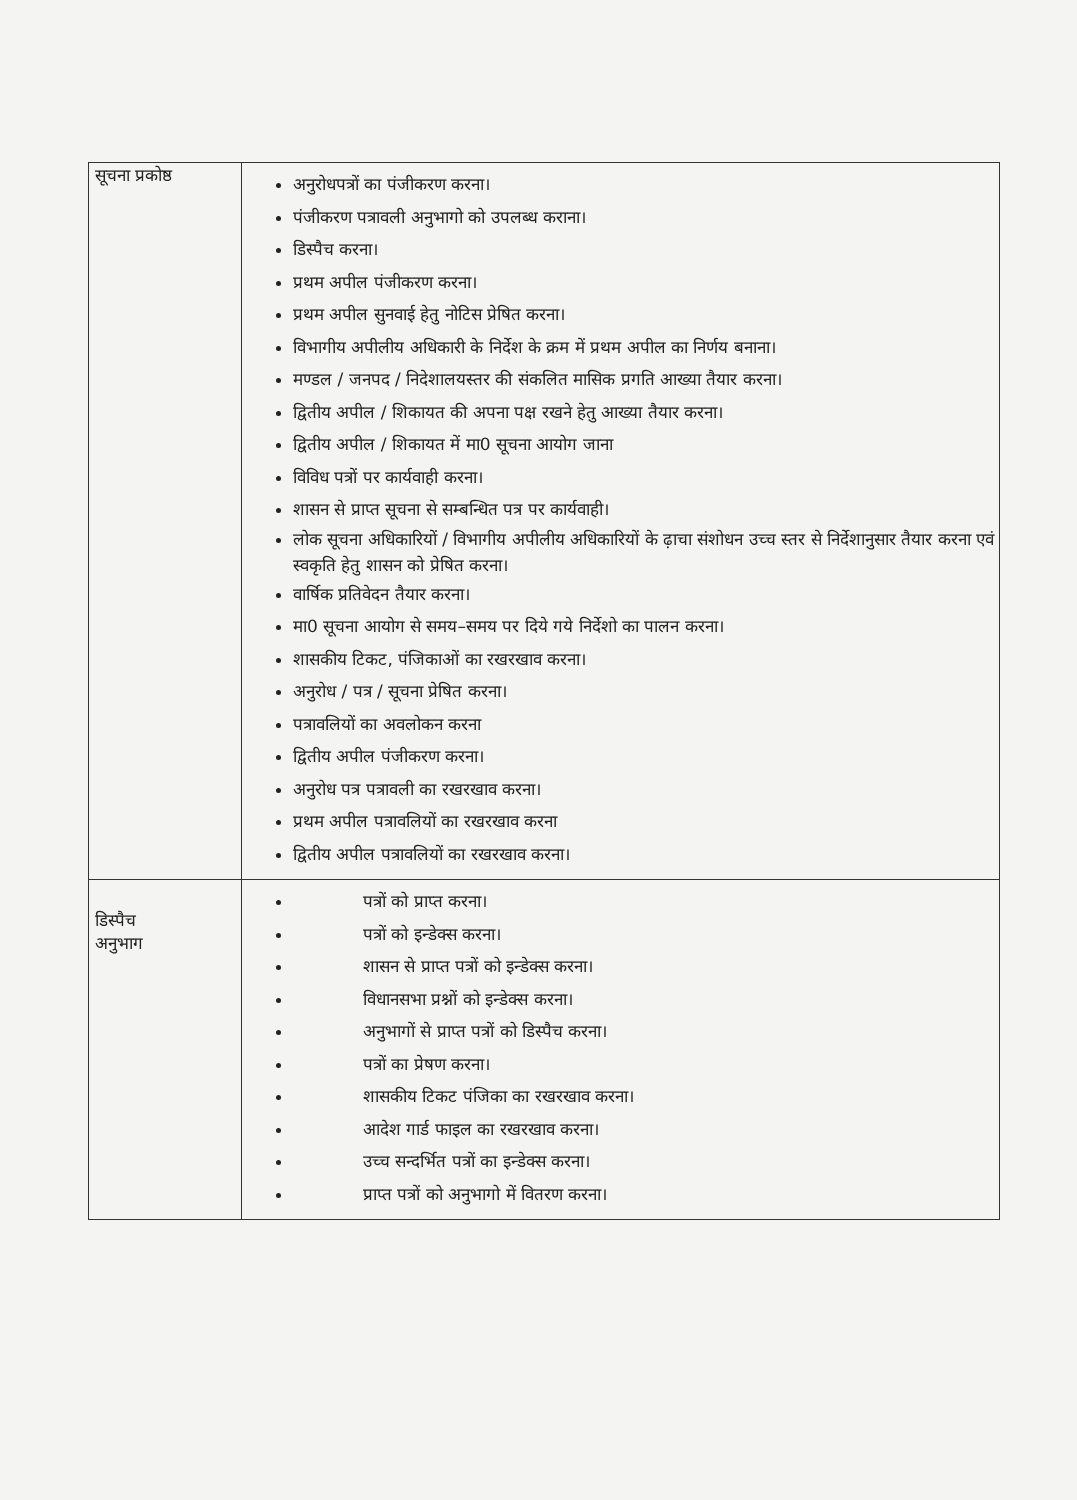| सूचना प्रकोष्ठ | अनुरोधपत्रों का पंजीकरण करना। पंजीकरण पत्रावली अनुभागो को उपलब्ध कराना। डिस्पैच करना। प्रथम अपील पंजीकरण करना। प्रथम अपील सुनवाई हेतु नोटिस प्रेषित करना। विभागीय अपीलीय अधिकारी के निर्देश के क्रम में प्रथम अपील का निर्णय बनाना। मण्डल / जनपद / निदेशालयस्तर की संकलित मासिक प्रगति आख्या तैयार करना। द्वितीय अपील / शिकायत की अपना पक्ष रखने हेतु आख्या तैयार करना। द्वितीय अपील / शिकायत में मा0 सूचना आयोग जाना विविध पत्रों पर कार्यवाही करना। शासन से प्राप्त सूचना से सम्बन्धित पत्र पर कार्यवाही। लोक सूचना अधिकारियों / विभागीय अपीलीय अधिकारियों के ढ़ाचा संशोधन उच्च स्तर से निर्देशानुसार तैयार करना एवं स्वकृति हेतु शासन को प्रेषित करना। वार्षिक प्रतिवेदन तैयार करना। मा0 सूचना आयोग से समय–समय पर दिये गये निर्देशो का पालन करना। शासकीय टिकट, पंजिकाओं का रखरखाव करना। अनुरोध / पत्र / सूचना प्रेषित करना। पत्रावलियों का अवलोकन करना द्वितीय अपील पंजीकरण करना। अनुरोध पत्र पत्रावली का रखरखाव करना। प्रथम अपील पत्रावलियों का रखरखाव करना द्वितीय अपील पत्रावलियों का रखरखाव करना। |
| डिस्पैच अनुभाग | पत्रों को प्राप्त करना। पत्रों को इन्डेक्स करना। शासन से प्राप्त पत्रों को इन्डेक्स करना। विधानसभा प्रश्नों को इन्डेक्स करना। अनुभागों से प्राप्त पत्रों को डिस्पैच करना। पत्रों का प्रेषण करना। शासकीय टिकट पंजिका का रखरखाव करना। आदेश गार्ड फाइल का रखरखाव करना। उच्च सन्दर्भित पत्रों का इन्डेक्स करना। प्राप्त पत्रों को अनुभागो में वितरण करना। |